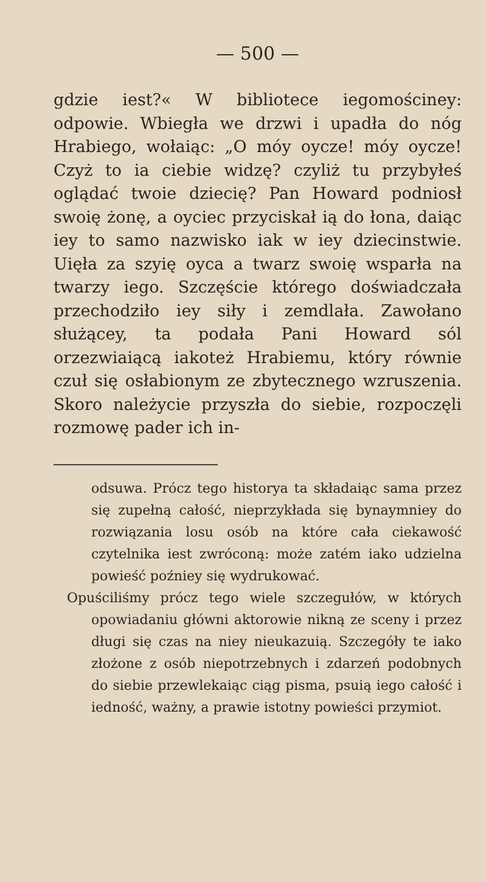— 500 —
gdzie iest?« W bibliotece iegomościney: odpowie. Wbiegła we drzwi i upadła do nóg Hrabiego, wołaiąc: „O móy oycze! móy oycze! Czyż to ia ciebie widzę? czyliż tu przybyłeś oglądać twoie dziecię? Pan Howard podniosł swoię żonę, a oyciec przyciskał ią do łona, daiąc iey to samo nazwisko iak w iey dziecinstwie. Uięła za szyię oyca a twarz swoię wsparła na twarzy iego. Szczęście którego doświadczała przechodziło iey siły i zemdlała. Zawołano służącey, ta podała Pani Howard sól orzezwiaiącą iakoteż Hrabiemu, który równie czuł się osłabionym ze zbytecznego wzruszenia. Skoro należycie przyszła do siebie, rozpoczęli rozmowę pader ich in-
odsuwa. Prócz tego historya ta składaiąc sama przez się zupełną całość, nieprzykłada się bynaymniey do rozwiązania losu osób na które cała ciekawość czytelnika iest zwróconą: może zatém iako udzielna powieść poźniey się wydrukować.
Opuściliśmy prócz tego wiele szczegułów, w których opowiadaniu główni aktorowie nikną ze sceny i przez długi się czas na niey nieukazuią. Szczegóły te iako złożone z osób niepotrzebnych i zdarzeń podobnych do siebie przewlekaiąc ciąg pisma, psuią iego całość i iedność, ważny, a prawie istotny powieści przymiot.